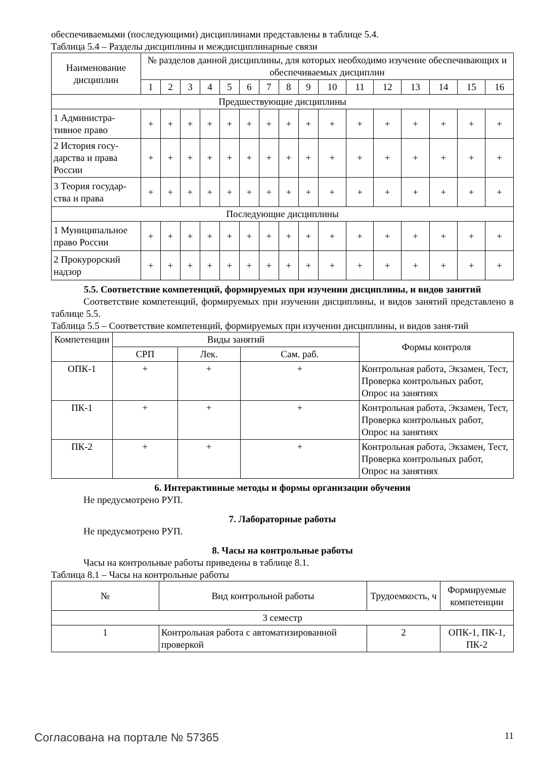обеспечиваемыми (последующими) дисциплинами представлены в таблице 5.4.
Таблица 5.4 – Разделы дисциплины и междисциплинарные связи
| Наименование дисциплин | № разделов данной дисциплины, для которых необходимо изучение обеспечивающих и обеспечиваемых дисциплин | | | | | | | | | | | | | | | |
| --- | --- | --- | --- | --- | --- | --- | --- | --- | --- | --- | --- | --- | --- | --- | --- | --- |
| | 1 | 2 | 3 | 4 | 5 | 6 | 7 | 8 | 9 | 10 | 11 | 12 | 13 | 14 | 15 | 16 |
| Предшествующие дисциплины | | | | | | | | | | | | | | | | |
| 1 Администра-тивное право | + | + | + | + | + | + | + | + | + | + | + | + | + | + | + | + |
| 2 История госу-дарства и права России | + | + | + | + | + | + | + | + | + | + | + | + | + | + | + | + |
| 3 Теория государ-ства и права | + | + | + | + | + | + | + | + | + | + | + | + | + | + | + | + |
| Последующие дисциплины | | | | | | | | | | | | | | | | |
| 1 Муниципальное право России | + | + | + | + | + | + | + | + | + | + | + | + | + | + | + | + |
| 2 Прокурорский надзор | + | + | + | + | + | + | + | + | + | + | + | + | + | + | + | + |
5.5. Соответствие компетенций, формируемых при изучении дисциплины, и видов занятий
Соответствие компетенций, формируемых при изучении дисциплины, и видов занятий представлено в таблице 5.5.
Таблица 5.5 – Соответствие компетенций, формируемых при изучении дисциплины, и видов заня-тий
| Компетенции | Виды занятий | | | Формы контроля |
| --- | --- | --- | --- | --- |
| | СРП | Лек. | Сам. раб. | |
| ОПК-1 | + | + | + | Контрольная работа, Экзамен, Тест, Проверка контрольных работ, Опрос на занятиях |
| ПК-1 | + | + | + | Контрольная работа, Экзамен, Тест, Проверка контрольных работ, Опрос на занятиях |
| ПК-2 | + | + | + | Контрольная работа, Экзамен, Тест, Проверка контрольных работ, Опрос на занятиях |
6. Интерактивные методы и формы организации обучения
Не предусмотрено РУП.
7. Лабораторные работы
Не предусмотрено РУП.
8. Часы на контрольные работы
Часы на контрольные работы приведены в таблице 8.1.
Таблица 8.1 – Часы на контрольные работы
| № | Вид контрольной работы | Трудоемкость, ч | Формируемые компетенции |
| --- | --- | --- | --- |
| 3 семестр | | | |
| 1 | Контрольная работа с автоматизированной проверкой | 2 | ОПК-1, ПК-1, ПК-2 |
Согласована на портале № 57365 11